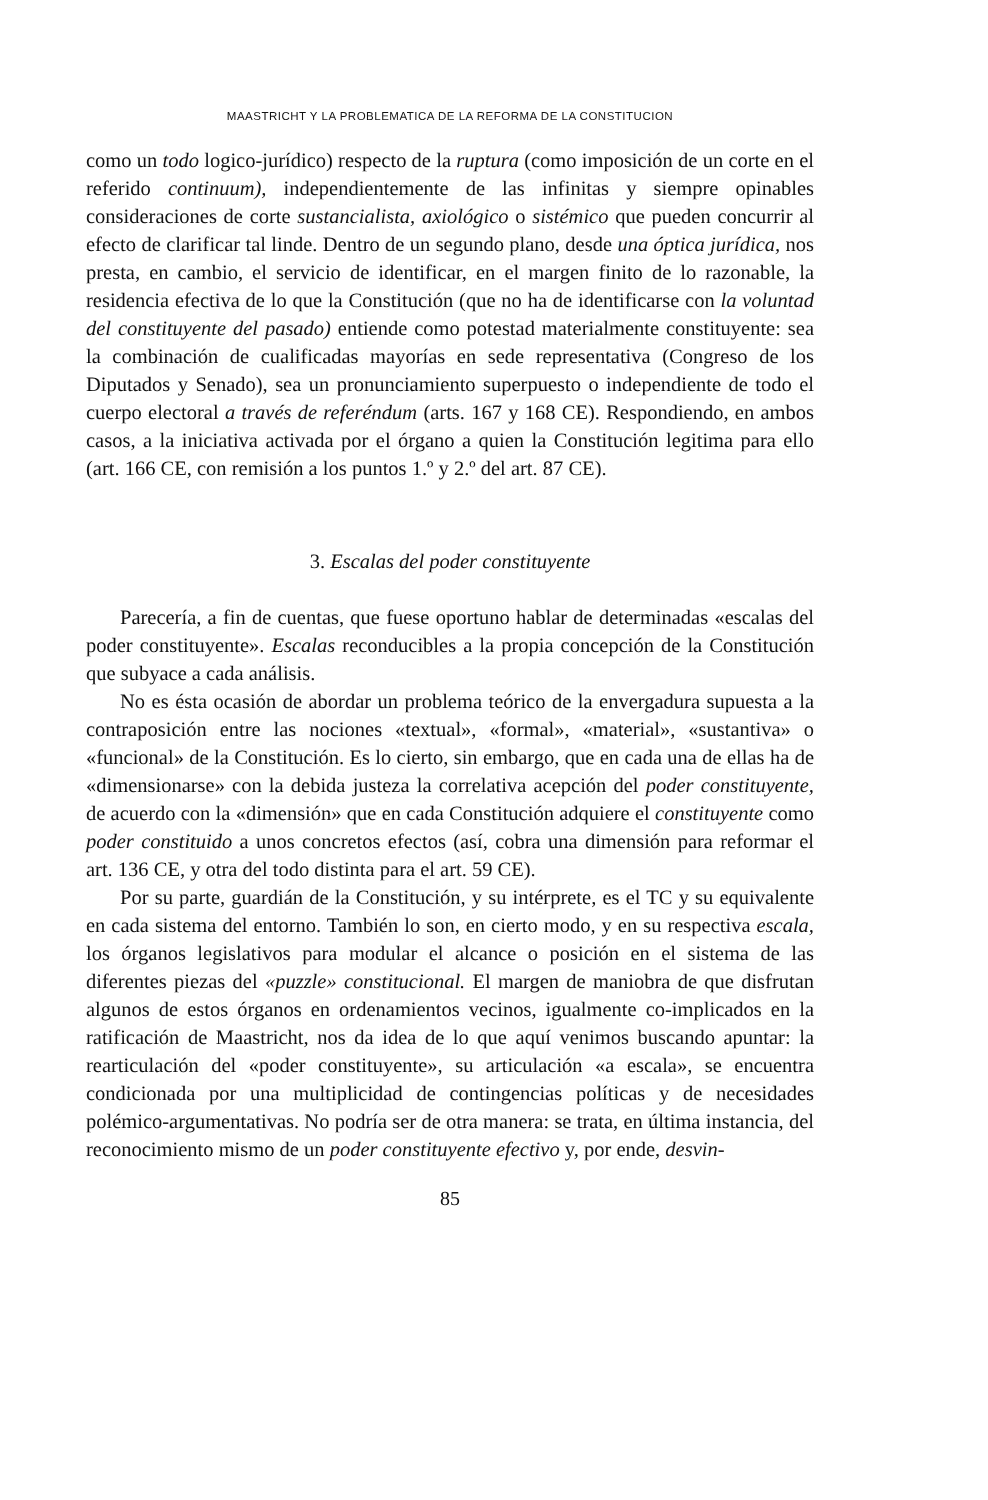MAASTRICHT Y LA PROBLEMATICA DE LA REFORMA DE LA CONSTITUCION
como un todo logico-jurídico) respecto de la ruptura (como imposición de un corte en el referido continuum), independientemente de las infinitas y siempre opinables consideraciones de corte sustancialista, axiológico o sistémico que pueden concurrir al efecto de clarificar tal linde. Dentro de un segundo plano, desde una óptica jurídica, nos presta, en cambio, el servicio de identificar, en el margen finito de lo razonable, la residencia efectiva de lo que la Constitución (que no ha de identificarse con la voluntad del constituyente del pasado) entiende como potestad materialmente constituyente: sea la combinación de cualificadas mayorías en sede representativa (Congreso de los Diputados y Senado), sea un pronunciamiento superpuesto o independiente de todo el cuerpo electoral a través de referéndum (arts. 167 y 168 CE). Respondiendo, en ambos casos, a la iniciativa activada por el órgano a quien la Constitución legitima para ello (art. 166 CE, con remisión a los puntos 1.º y 2.º del art. 87 CE).
3. Escalas del poder constituyente
Parecería, a fin de cuentas, que fuese oportuno hablar de determinadas «escalas del poder constituyente». Escalas reconducibles a la propia concepción de la Constitución que subyace a cada análisis.
No es ésta ocasión de abordar un problema teórico de la envergadura supuesta a la contraposición entre las nociones «textual», «formal», «material», «sustantiva» o «funcional» de la Constitución. Es lo cierto, sin embargo, que en cada una de ellas ha de «dimensionarse» con la debida justeza la correlativa acepción del poder constituyente, de acuerdo con la «dimensión» que en cada Constitución adquiere el constituyente como poder constituido a unos concretos efectos (así, cobra una dimensión para reformar el art. 136 CE, y otra del todo distinta para el art. 59 CE).
Por su parte, guardián de la Constitución, y su intérprete, es el TC y su equivalente en cada sistema del entorno. También lo son, en cierto modo, y en su respectiva escala, los órganos legislativos para modular el alcance o posición en el sistema de las diferentes piezas del «puzzle» constitucional. El margen de maniobra de que disfrutan algunos de estos órganos en ordenamientos vecinos, igualmente co-implicados en la ratificación de Maastricht, nos da idea de lo que aquí venimos buscando apuntar: la rearticulación del «poder constituyente», su articulación «a escala», se encuentra condicionada por una multiplicidad de contingencias políticas y de necesidades polémico-argumentativas. No podría ser de otra manera: se trata, en última instancia, del reconocimiento mismo de un poder constituyente efectivo y, por ende, desvin-
85